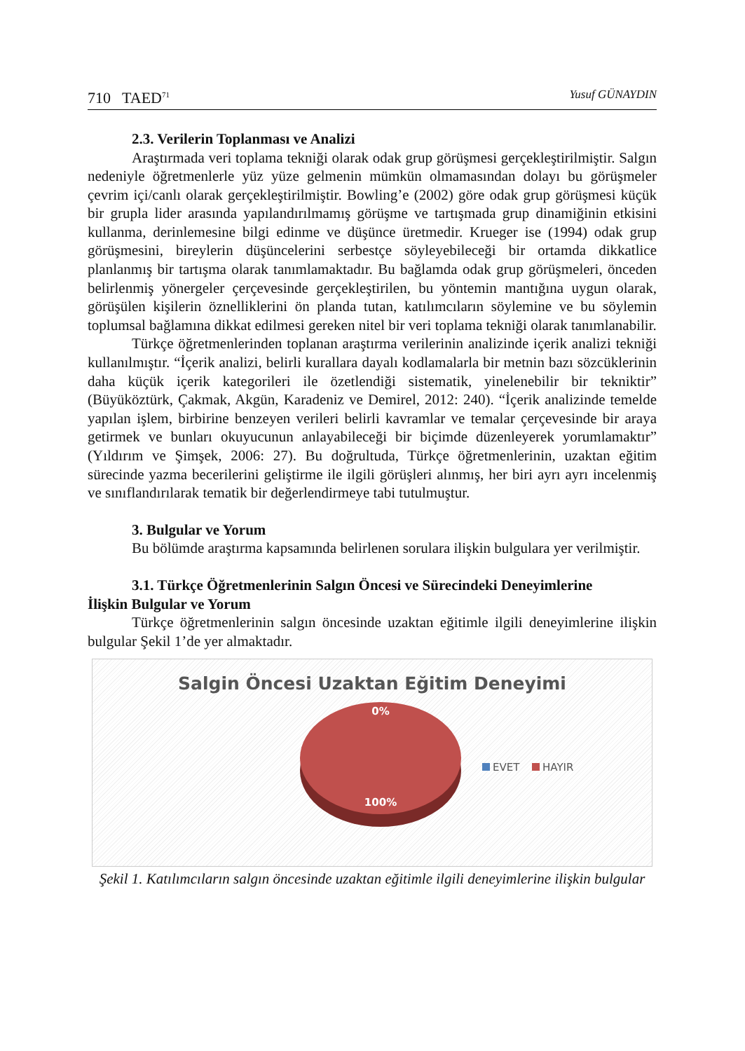710 TAED<sup>71</sup> Yusuf GÜNAYDIN
2.3. Verilerin Toplanması ve Analizi
Araştırmada veri toplama tekniği olarak odak grup görüşmesi gerçekleştirilmiştir. Salgın nedeniyle öğretmenlerle yüz yüze gelmenin mümkün olmamasından dolayı bu görüşmeler çevrim içi/canlı olarak gerçekleştirilmiştir. Bowling’e (2002) göre odak grup görüşmesi küçük bir grupla lider arasında yapılandırılmamış görüşme ve tartışmada grup dinamiğinin etkisini kullanma, derinlemesine bilgi edinme ve düşünce üretmedir. Krueger ise (1994) odak grup görüşmesini, bireylerin düşüncelerini serbestçe söyleyebileceği bir ortamda dikkatlice planlanmış bir tartışma olarak tanımlamaktadır. Bu bağlamda odak grup görüşmeleri, önceden belirlenmiş yönergeler çerçevesinde gerçekleştirilen, bu yöntemin mantığına uygun olarak, görüşülen kişilerin öznelliklerini ön planda tutan, katılımcıların söylemine ve bu söylemin toplumsal bağlamına dikkat edilmesi gereken nitel bir veri toplama tekniği olarak tanımlanabilir.
Türkçe öğretmenlerinden toplanan araştırma verilerinin analizinde içerik analizi tekniği kullanılmıştır. “İçerik analizi, belirli kurallara dayalı kodlamalarla bir metnin bazı sözcüklerinin daha küçük içerik kategorileri ile özetlendiği sistematik, yinelenebilir bir tekniktir” (Büyüköztürk, Çakmak, Akgün, Karadeniz ve Demirel, 2012: 240). “İçerik analizinde temelde yapılan işlem, birbirine benzeyen verileri belirli kavramlar ve temalar çerçevesinde bir araya getirmek ve bunları okuyucunun anlayabileceği bir biçimde düzenleyerek yorumlamaktır” (Yıldırım ve Şimşek, 2006: 27). Bu doğrultuda, Türkçe öğretmenlerinin, uzaktan eğitim sürecinde yazma becerilerini geliştirme ile ilgili görüşleri alınmış, her biri ayrı ayrı incelenmiş ve sınıflandırılarak tematik bir değerlendirmeye tabi tutulmuştur.
3. Bulgular ve Yorum
Bu bölümde araştırma kapsamında belirlenen sorulara ilişkin bulgulara yer verilmiştir.
3.1. Türkçe Öğretmenlerinin Salgın Öncesi ve Sürecindeki Deneyimlerine
İlişkin Bulgular ve Yorum
Türkçe öğretmenlerinin salgın öncesinde uzaktan eğitimle ilgili deneyimlerine ilişkin bulgular Şekil 1’de yer almaktadır.
Salgin Öncesi Uzaktan Eğitim Deneyimi
0%
100%
EVET
HAYIR
Şekil 1. Katılımcıların salgın öncesinde uzaktan eğitimle ilgili deneyimlerine ilişkin bulgular